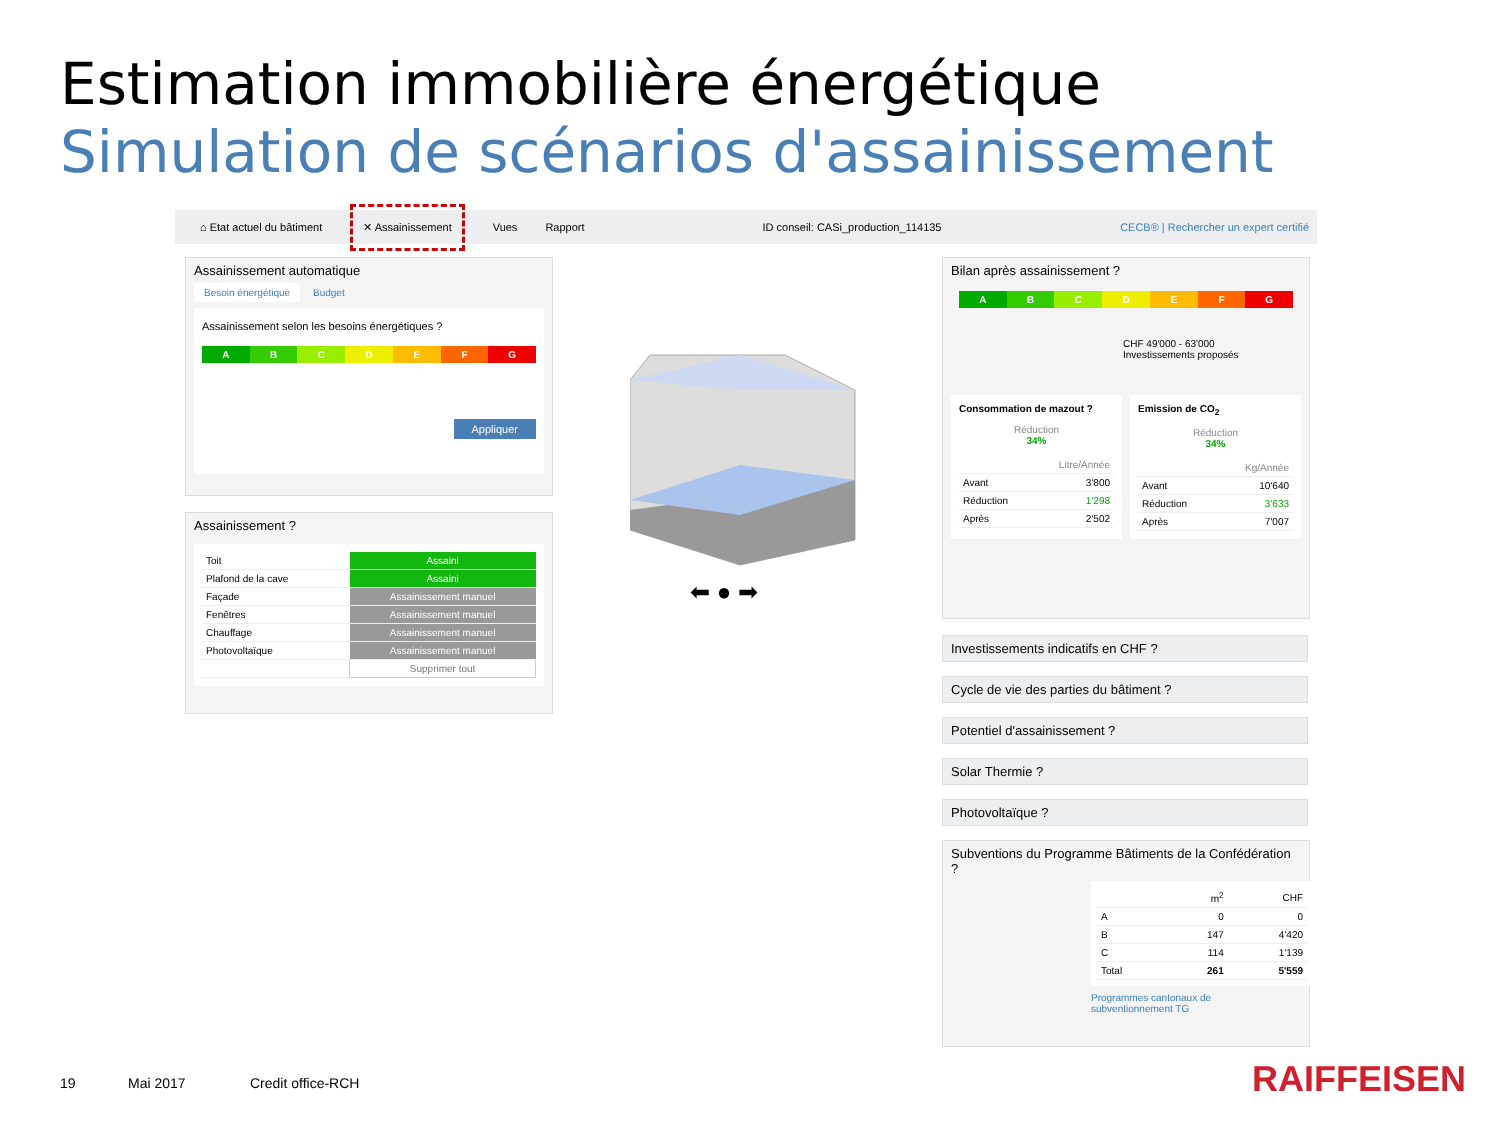Estimation immobilière énergétique
Simulation de scénarios d'assainissement
⌂ Etat actuel du bâtiment ✕ Assainissement Vues Rapport ID conseil: CASi_production_114135 CECB® | Rechercher un expert certifié
Assainissement automatique
Besoin énergétique Budget
Assainissement selon les besoins énergétiques ?
A B C D E F G
Appliquer
Assainissement ?
| Toit | Assaini |
| Plafond de la cave | Assaini |
| Façade | Assainissement manuel |
| Fenêtres | Assainissement manuel |
| Chauffage | Assainissement manuel |
| Photovoltaïque | Assainissement manuel |
| | Supprimer tout |
⬅ ● ➡
Bilan après assainissement ?
A B C D E F G
CHF 49'000 - 63'000
Investissements proposés
Consommation de mazout ?
Réduction
34%
| | Litre/Année |
| Avant | 3'800 |
| Réduction | 1'298 |
| Après | 2'502 |
Emission de CO<sub>2</sub>
Réduction
34%
| | Kg/Année |
| Avant | 10'640 |
| Réduction | 3'633 |
| Après | 7'007 |
Investissements indicatifs en CHF ?
Cycle de vie des parties du bâtiment ?
Potentiel d'assainissement ?
Solar Thermie ?
Photovoltaïque ?
Subventions du Programme Bâtiments de la Confédération ?
| | m<sup>2</sup> | CHF |
| A | 0 | 0 |
| B | 147 | 4'420 |
| C | 114 | 1'139 |
| Total | 261 | 5'559 |
Programmes cantonaux de
subventionnement TG
19 Mai 2017 Credit office-RCH RAIFFEISEN